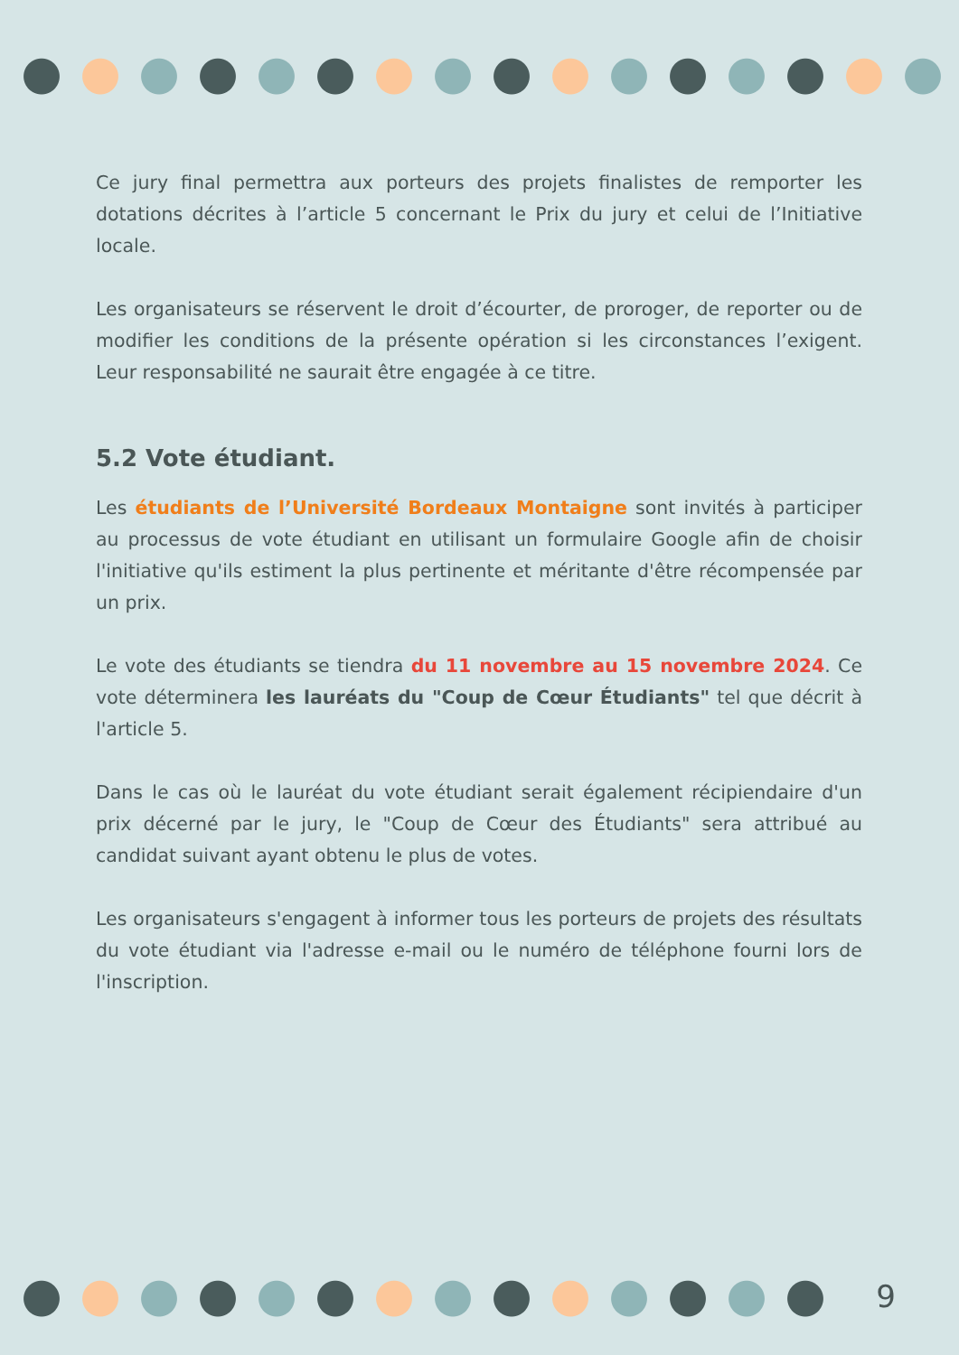Ce jury final permettra aux porteurs des projets finalistes de remporter les dotations décrites à l’article 5 concernant le Prix du jury et celui de l’Initiative locale.
Les organisateurs se réservent le droit d’écourter, de proroger, de reporter ou de modifier les conditions de la présente opération si les circonstances l’exigent. Leur responsabilité ne saurait être engagée à ce titre.
5.2 Vote étudiant.
Les étudiants de l’Université Bordeaux Montaigne sont invités à participer au processus de vote étudiant en utilisant un formulaire Google afin de choisir l'initiative qu'ils estiment la plus pertinente et méritante d'être récompensée par un prix.
Le vote des étudiants se tiendra du 11 novembre au 15 novembre 2024. Ce vote déterminera les lauréats du "Coup de Cœur Étudiants" tel que décrit à l'article 5.
Dans le cas où le lauréat du vote étudiant serait également récipiendaire d'un prix décerné par le jury, le "Coup de Cœur des Étudiants" sera attribué au candidat suivant ayant obtenu le plus de votes.
Les organisateurs s'engagent à informer tous les porteurs de projets des résultats du vote étudiant via l'adresse e-mail ou le numéro de téléphone fourni lors de l'inscription.
9